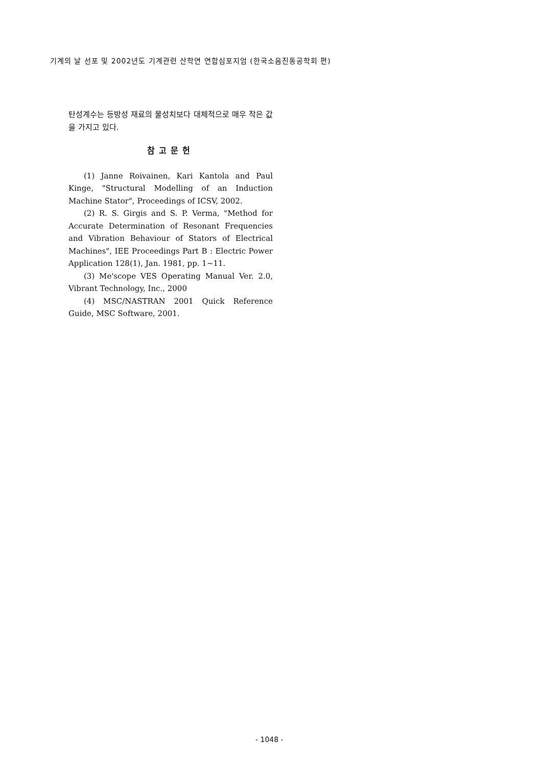기계의 날 선포 및 2002년도 기계관련 산학연 연합심포지엄 (한국소음진동공학회 편)
탄성계수는 등방성 재료의 물성치보다 대체적으로 매우 작은 값을 가지고 있다.
참고문헌
(1) Janne Roivainen, Kari Kantola and Paul Kinge, "Structural Modelling of an Induction Machine Stator", Proceedings of ICSV, 2002.
(2) R. S. Girgis and S. P. Verma, "Method for Accurate Determination of Resonant Frequencies and Vibration Behaviour of Stators of Electrical Machines", IEE Proceedings Part B : Electric Power Application 128(1), Jan. 1981, pp. 1~11.
(3) Me'scope VES Operating Manual Ver. 2.0, Vibrant Technology, Inc., 2000
(4) MSC/NASTRAN 2001 Quick Reference Guide, MSC Software, 2001.
- 1048 -